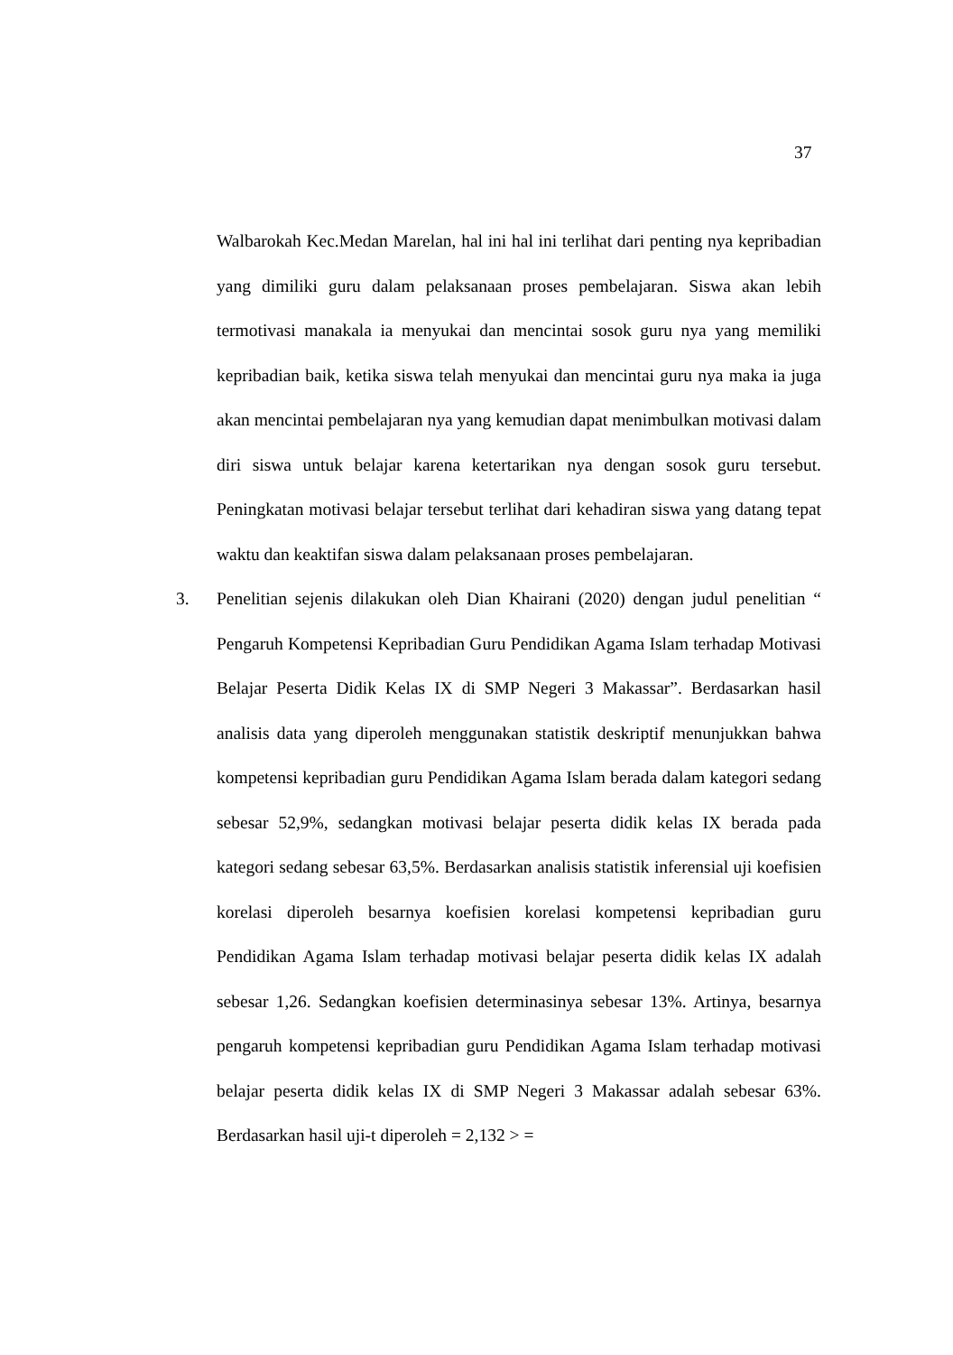37
Walbarokah Kec.Medan Marelan, hal ini hal ini terlihat dari penting nya kepribadian yang dimiliki guru dalam pelaksanaan proses pembelajaran. Siswa akan lebih termotivasi manakala ia menyukai dan mencintai sosok guru nya yang memiliki kepribadian baik, ketika siswa telah menyukai dan mencintai guru nya maka ia juga akan mencintai pembelajaran nya yang kemudian dapat menimbulkan motivasi dalam diri siswa untuk belajar karena ketertarikan nya dengan sosok guru tersebut. Peningkatan motivasi belajar tersebut terlihat dari kehadiran siswa yang datang tepat waktu dan keaktifan siswa dalam pelaksanaan proses pembelajaran.
3. Penelitian sejenis dilakukan oleh Dian Khairani (2020) dengan judul penelitian “ Pengaruh Kompetensi Kepribadian Guru Pendidikan Agama Islam terhadap Motivasi Belajar Peserta Didik Kelas IX di SMP Negeri 3 Makassar”. Berdasarkan hasil analisis data yang diperoleh menggunakan statistik deskriptif menunjukkan bahwa kompetensi kepribadian guru Pendidikan Agama Islam berada dalam kategori sedang sebesar 52,9%, sedangkan motivasi belajar peserta didik kelas IX berada pada kategori sedang sebesar 63,5%. Berdasarkan analisis statistik inferensial uji koefisien korelasi diperoleh besarnya koefisien korelasi kompetensi kepribadian guru Pendidikan Agama Islam terhadap motivasi belajar peserta didik kelas IX adalah sebesar 1,26. Sedangkan koefisien determinasinya sebesar 13%. Artinya, besarnya pengaruh kompetensi kepribadian guru Pendidikan Agama Islam terhadap motivasi belajar peserta didik kelas IX di SMP Negeri 3 Makassar adalah sebesar 63%. Berdasarkan hasil uji-t diperoleh = 2,132 > =